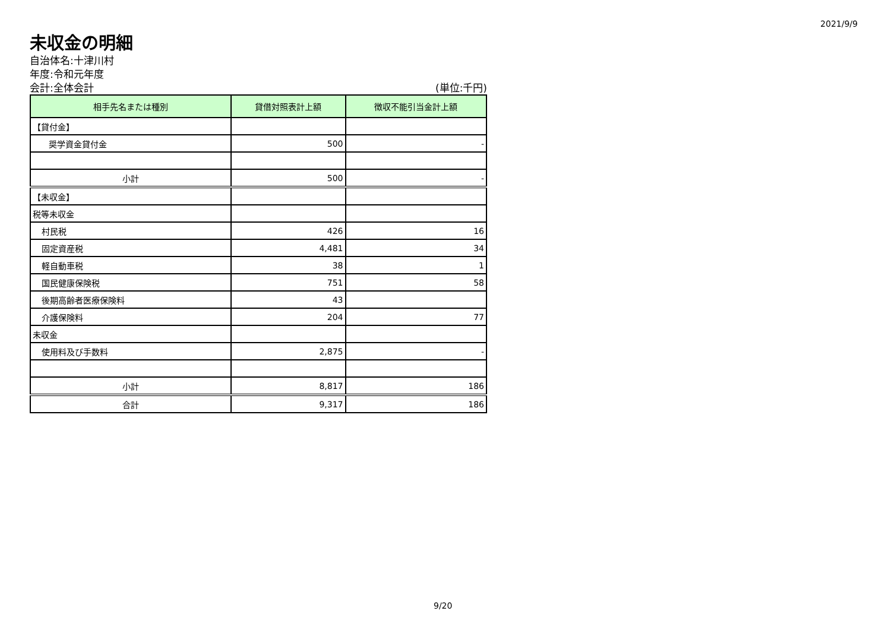2021/9/9
未収金の明細
自治体名:十津川村
年度:令和元年度
会計:全体会計 (単位:千円)
| 相手先名または種別 | 貸借対照表計上額 | 徴収不能引当金計上額 |
| --- | --- | --- |
| 【貸付金】 | | |
| 奨学資金貸付金 | 500 | - |
| 小計 | 500 | - |
| 【未収金】 | | |
| 税等未収金 | | |
| 村民税 | 426 | 16 |
| 固定資産税 | 4,481 | 34 |
| 軽自動車税 | 38 | 1 |
| 国民健康保険税 | 751 | 58 |
| 後期高齢者医療保険料 | 43 | |
| 介護保険料 | 204 | 77 |
| 未収金 | | |
| 使用料及び手数料 | 2,875 | - |
| 小計 | 8,817 | 186 |
| 合計 | 9,317 | 186 |
9/20